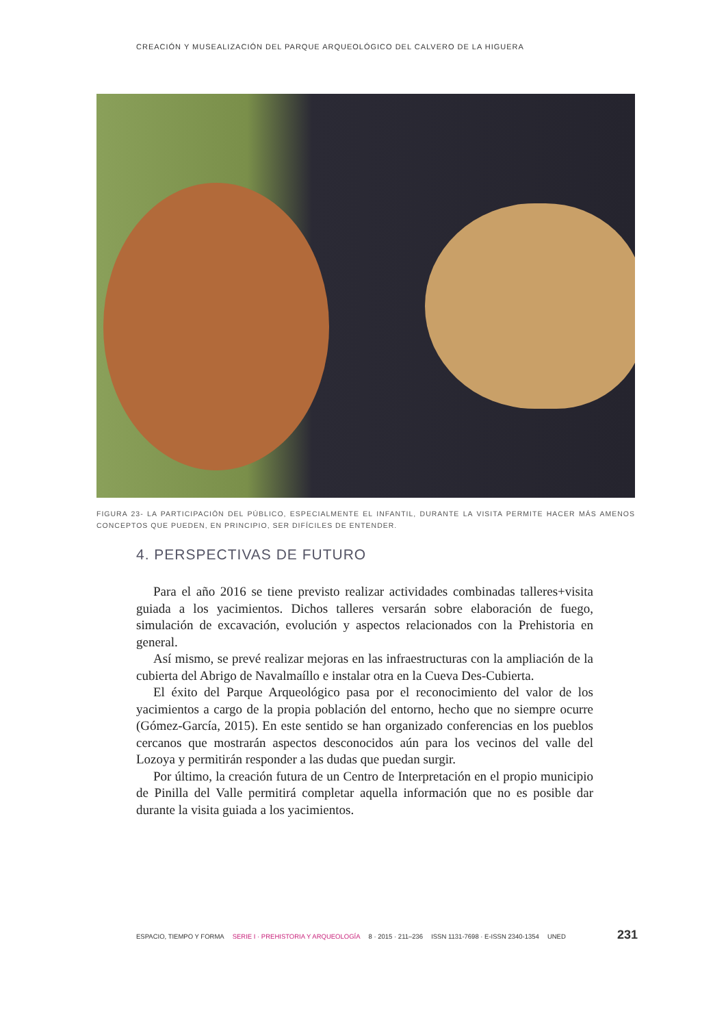CREACIÓN Y MUSEALIZACIÓN DEL PARQUE ARQUEOLÓGICO DEL CALVERO DE LA HIGUERA
FIGURA 23- LA PARTICIPACIÓN DEL PÚBLICO, ESPECIALMENTE EL INFANTIL, DURANTE LA VISITA PERMITE HACER MÁS AMENOS CONCEPTOS QUE PUEDEN, EN PRINCIPIO, SER DIFÍCILES DE ENTENDER.
4. PERSPECTIVAS DE FUTURO
Para el año 2016 se tiene previsto realizar actividades combinadas talleres+visita guiada a los yacimientos. Dichos talleres versarán sobre elaboración de fuego, simulación de excavación, evolución y aspectos relacionados con la Prehistoria en general.
Así mismo, se prevé realizar mejoras en las infraestructuras con la ampliación de la cubierta del Abrigo de Navalmaíllo e instalar otra en la Cueva Des-Cubierta.
El éxito del Parque Arqueológico pasa por el reconocimiento del valor de los yacimientos a cargo de la propia población del entorno, hecho que no siempre ocurre (Gómez-García, 2015). En este sentido se han organizado conferencias en los pueblos cercanos que mostrarán aspectos desconocidos aún para los vecinos del valle del Lozoya y permitirán responder a las dudas que puedan surgir.
Por último, la creación futura de un Centro de Interpretación en el propio municipio de Pinilla del Valle permitirá completar aquella información que no es posible dar durante la visita guiada a los yacimientos.
ESPACIO, TIEMPO Y FORMA SERIE I · PREHISTORIA Y ARQUEOLOGÍA 8 · 2015 · 211–236 ISSN 1131-7698 · E-ISSN 2340-1354 UNED 231